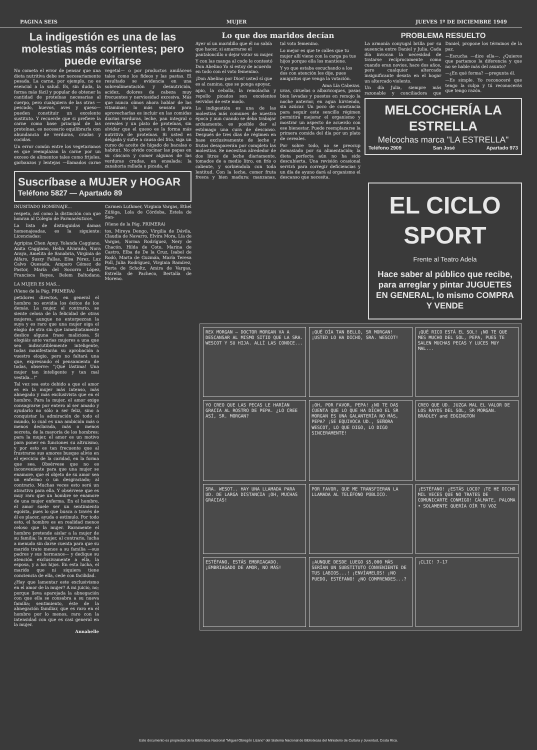PAGINA SEIS MUJER JUEVES 1º DE DICIEMBRE 1949
La indigestión es una de las molestias más corrientes; pero puede evitarse
No cometa el error de pensar que una dieta nutritiva debe ser necesariamente pesada. La carne, por ejemplo, no es esencial a la salud. Es, sin duda, la forma más fácil y popular de obtener la cantidad de proteínas necesarias al cuerpo, pero cualquiera de las otras —pescado, huevos, aves y queso— pueden constituir un excelente sustituto. Y recuerde que si prefiere la carne como base principal de las proteínas, es necesario equilibrarla con abundancia de verduras, crudas y cocidas.
Un error común entre los vegetarianos es que reemplazan la carne por un exceso de alimentos tales como frijoles, garbanzos y lentejas —llamados carne vegetal— o por productos amiláceos tales como los fideos y las pastas. El resultado se evidencia en una sobrealimentación y desnutrición, acidez, dolores de cabeza muy frecuentes y nerviosidad excesiva. Más que nunca oímos ahora hablar de las vitaminas; lo más sensato para aprovecharlas es incluir en las comidas diarias verduras, leche, pan integral o cereales y un plato de proteínas, sin olvidar que el queso es la forma más nutritiva de proteínas. Si usted es delgada y sufre a causa del frío, siga un curso de aceite de hígado de bacalao o habitut. No olvide cocinar las papas en su cáscara y comer algunas de las verduras crudas, en ensalada: la zanahoria rallada o picada, el
Suscríbase a MUJER y HOGAR
Teléfono 5827 — Apartado 89
INUSITADO HOMENAJE...
respeto, así como la distinción con que honran al Colegio de Farmacéuticos.
La lista de distinguidas damas homenajeadas, es la siguiente: Licenciadas:
Agripina Chen Apuy, Yolanda Caggiano, Anita Caggiano, Helia Alvarado, Nora Araya, Amelita de Sanabria, Virginia de Alfaro, Suszy Fallas, Elsa Pérez, Luz Calvo Quesada, Amparo Gómez de Pastor, María del Socorro López, Francisca Reyes, Belem Baltodano, Carmen Luthmer, Virginia Vargas, Ethel Zúñiga, Lola de Córdoba, Estela de San-
(Viene de la Pág. PRIMERA)
tos, Mireya Dengo, Virgilia de Dávila, Claudia de Navarro, Elvira Mora, Lía de Vargas, Norma Rodríguez, Nery de Chacón, Hilda de Coto, Marina de Castro, Elba de De la Cruz, Isabel de Rodó, Marta de Guzmán, María Teresa Poll, Julia Rodríguez, Virginia Ramírez, Berta de Scholtz, Amira de Vargas, Estrella de Pacheco, Bertalía de Moreno.
LA MUJER ES MAS...
(Viene de la Pág. PRIMERA)
petidores directos, en general el hombre no envidia los éxitos de los demás. La mujer, al contrario, se siente celosa de la felicidad de otras mujeres, aunque no entorpezcan la suya y es raro que una mujer oiga el elogio de otra sin que inmediatamente deslice alguna frase maliciosa. Si elogiáis ante varias mujeres a una que sea indiscutiblemente inteligente, todas manifestarán su aprobación a vuestro elogio, pero no faltará una que, expresando el pensamiento de todas, observe: "¡Qué lástima! Una mujer tan inteligente y tan mal vestida...!"
Tal vez sea esto debido a que el amor es en la mujer más intenso, más abnegado y más exclusivista que en el hombre. Para la mujer, el amor exige consagrarse por entero al ser amado y ayudarlo no sólo a ser feliz, sino a conquistar la admiración de todo el mundo, lo cual es una ambición más o menos declarada, más o menos secreta, de la mayoría de los hombres; para la mujer, el amor es un motivo para poner en funciones su altruismo, y por esto es tan frecuente que al frustrarse sus amores busque alivio en el ejercicio de la caridad, en la forma que sea. Obsérvese que no es inconveniente para que una mujer se enamore, que el objeto de su amor sea un enfermo o un desgraciado; al contrario. Muchas veces esto será un atractivo para ella. Y obsérvese que es muy raro que un hombre se enamore de una mujer enferma. En el hombre, el amor suele ser un sentimiento egoísta, pues lo que busca a través de él es placer, ayuda o estímulo. Por todo esto, el hombre es en realidad menos celoso que la mujer. Raramente el hombre pretende aislar a la mujer de su familia; la mujer, al contrario, lucha a menudo sin darse cuenta para que su marido trate menos a su familia —sus padres y sus hermanos— y dedique su atención exclusivamente a ella, la esposa, y a los hijos. En esta lucha, el marido que ni siquiera tiene conciencia de ella, cede con facilidad.
¿Hay que lamentar este exclusivismo en el amor de la mujer? A mi juicio, no; porque lleva aparejada la abnegación con que ella se consabra a su nueva familia; sentimiento, éste de la abnegación familiar, que es raro en el hombre por lo menos, raro con la intensidad con que es casi general en la mujer.
Annabelle
Lo que dos maridos decían
Ayer oí un maridillo que él no sabía que hacer, si amarrarse el pantaloncillo o dejar votar su mujer.
Y con las manga al codo le contestó Don Abelino Yo sí estoy de acuerdo en todo con el voto femenino.
¡Don Abelino por Dios! usted sí que es al camino, que se ponga apoyar, tal voto femenino.
Lo mejor es que te calles que tu mujer allí viene con la carga pa tus hijos porque ella los mantiene.
Y yo que estaba escuchando a los dos con atención les dije, pues amiguitos que venga la votación.
Ama Lía Cabezas.
apio, la cebolla, la remolacha y repollo picados son excelentes servidos de este modo.
La indigestión es una de las molestias más comunes de nuestra época y aun cuando se deba trabajar arduamente, es posible dar al estómago una cura de descanso. Después de tres días de régimen en base exclusivamente de leche y frutas desaparerán por completo las molestias. Se necesitan alrededor de dos litros de leche diariamente, tomados de a medio litro, en frío o caliente, y sorbiéndola con toda lentitud. Con la leche, comer fruta fresca y bien madura: manzanas, uvas, ciruelas o albaricoques, pasas bien lavadas y puestos en remojo la noche anterior, en agua hirviendo, sin azúcar. Un poco de constancia para seguir este sencillo régimen permitirá mejorar el organismo y mostrar un aspecto de acuerdo con ese bienestar. Puede reemplazarse la primera comida del día por un plato de cereales.
Por sobre todo, no se preocup demasiado por su alimentación; la dieta perfecta aún no ha sido descubierta. Una revisión ocasional servirá para corregir deficiencias y un día de ayuno dará al organismo el descanso que necesita.
PROBLEMA RESUELTO
La armonía conyugal brilla por su ausencia entre Daniel y Julia. Cada día invocan la necesidad de tratarse recíprocamente como cuando eran novios, hace dos años, pero cualquier altercado insignificante desata en el hogar un altercado violento.
Un día Julia, siempre más razonable y conciliadora que Daniel, propone los términos de la paz.
—Escucha —dice ella—. ¿Quieres que partamos la diferencia y que no se hable más del asunto?
—¿En qué forma? —pregunta él.
—Es simple. Yo reconoceré que tengo la culpa y tú reconocerás que tengo razón.
MELCOCHERÍA LA ESTRELLA
Melcochas marca "LA ESTRELLA"
Teléfono 2909 San José Apartado 973
EL CICLO SPORT
Frente al Teatro Adela
Hace saber al público que recibe, para arreglar y pintar JUGUETES EN GENERAL, lo mismo COMPRA Y VENDE
REX MORGAN — DOCTOR MORGAN VA A DESCANSAR AL MISMO SITIO QUE LA SRA. WESCOT Y SU HIJA. ALLÍ LAS CONOCE...
¡QUÉ DÍA TAN BELLO, SR MORGAN! ¡USTED LO HA DICHO, SRA. WESCOT!
¡QUÉ RICO ESTÁ EL SOL! ¡NO TE QUE MES MUCHO DEL SOL, PEPA, PUES TE SALEN MUCHAS PECAS Y LUCES MUY MAL...
YO CREO QUE LAS PECAS LE HARÍAN GRACIA AL ROSTRO DE PEPA. ¿LO CREE ASÍ, SR. MORGAN?
¡OH, POR FAVOR, PEPA! ¿NO TE DAS CUENTA QUE LO QUE HA DICHO EL SR MORGAN ES UNA GALANTERÍA NO MÁS, PEPA? ¡SE EQUIVOCA UD., SEÑORA WESCOT, LO QUE DIGO, LO DIGO SINCERAMENTE!
CREO QUE UD. JUZGA MAL EL VALOR DE LOS RAYOS DEL SOL, SR MORGAN. BRADLEY and EDGINGTON
SRA. WESOT.. HAY UNA LLAMADA PARA UD. DE LARGA DISTANCIA ¡OH, MUCHAS GRACIAS!
POR FAVOR, QUE ME TRANSFIERAN LA LLAMADA AL TELÉFONO PÚBLICO.
¡ESTÉFANO! ¿ESTÁS LOCO? ¡TE HE DICHO MIL VECES QUE NO TRATES DE COMUNICARTE CONMIGO! CÁLMATE, PALOMA • SOLAMENTE QUERÍA OÍR TU VOZ
ESTÉFANO, ESTÁS EMBRIAGADO. ¡EMBRIAGADO DE AMOR, NO MÁS!
¡AUNQUE DESDE LUEGO $5,000 MÁS SERÍAN UN SUBSTITUTO CONVENIENTE DE TUS LABIOS...! ¡ENVÍAMELOS! ¡NO PUEDO, ESTÉFANO! ¿NO COMPRENDES...?
¡CLIC! 7-17
Este documento es propiedad de la Biblioteca Nacional "Miguel Obregón Lizano" del Sistema Nacional de Bibliotecas del Ministerio de Cultura y Juventud, Costa Rica.